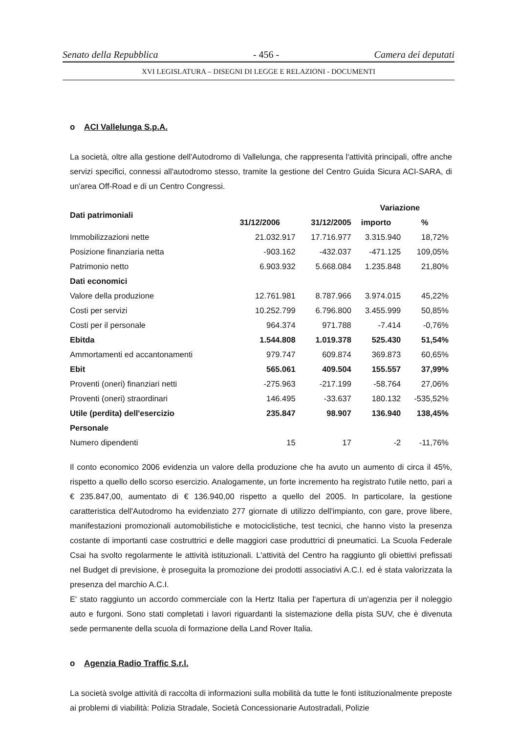Senato della Repubblica - 456 - Camera dei deputati
XVI LEGISLATURA – DISEGNI DI LEGGE E RELAZIONI - DOCUMENTI
o ACI Vallelunga S.p.A.
La società, oltre alla gestione dell'Autodromo di Vallelunga, che rappresenta l'attività principali, offre anche servizi specifici, connessi all'autodromo stesso, tramite la gestione del Centro Guida Sicura ACI-SARA, di un'area Off-Road e di un Centro Congressi.
| Dati patrimoniali | | | Variazione | |
| --- | --- | --- | --- | --- |
| | 31/12/2006 | 31/12/2005 | importo | % |
| Immobilizzazioni nette | 21.032.917 | 17.716.977 | 3.315.940 | 18,72% |
| Posizione finanziaria netta | -903.162 | -432.037 | -471.125 | 109,05% |
| Patrimonio netto | 6.903.932 | 5.668.084 | 1.235.848 | 21,80% |
| Dati economici | | | | |
| Valore della produzione | 12.761.981 | 8.787.966 | 3.974.015 | 45,22% |
| Costi per servizi | 10.252.799 | 6.796.800 | 3.455.999 | 50,85% |
| Costi per il personale | 964.374 | 971.788 | -7.414 | -0,76% |
| Ebitda | 1.544.808 | 1.019.378 | 525.430 | 51,54% |
| Ammortamenti ed accantonamenti | 979.747 | 609.874 | 369.873 | 60,65% |
| Ebit | 565.061 | 409.504 | 155.557 | 37,99% |
| Proventi (oneri) finanziari netti | -275.963 | -217.199 | -58.764 | 27,06% |
| Proventi (oneri) straordinari | 146.495 | -33.637 | 180.132 | -535,52% |
| Utile (perdita) dell'esercizio | 235.847 | 98.907 | 136.940 | 138,45% |
| Personale | | | | |
| Numero dipendenti | 15 | 17 | -2 | -11,76% |
Il conto economico 2006 evidenzia un valore della produzione che ha avuto un aumento di circa il 45%, rispetto a quello dello scorso esercizio. Analogamente, un forte incremento ha registrato l'utile netto, pari a € 235.847,00, aumentato di € 136.940,00 rispetto a quello del 2005. In particolare, la gestione caratteristica dell'Autodromo ha evidenziato 277 giornate di utilizzo dell'impianto, con gare, prove libere, manifestazioni promozionali automobilistiche e motociclistiche, test tecnici, che hanno visto la presenza costante di importanti case costruttrici e delle maggiori case produttrici di pneumatici. La Scuola Federale Csai ha svolto regolarmente le attività istituzionali. L'attività del Centro ha raggiunto gli obiettivi prefissati nel Budget di previsione, è proseguita la promozione dei prodotti associativi A.C.I. ed è stata valorizzata la presenza del marchio A.C.I.
E' stato raggiunto un accordo commerciale con la Hertz Italia per l'apertura di un'agenzia per il noleggio auto e furgoni. Sono stati completati i lavori riguardanti la sistemazione della pista SUV, che è divenuta sede permanente della scuola di formazione della Land Rover Italia.
o Agenzia Radio Traffic S.r.l.
La società svolge attività di raccolta di informazioni sulla mobilità da tutte le fonti istituzionalmente preposte ai problemi di viabilità: Polizia Stradale, Società Concessionarie Autostradali, Polizie